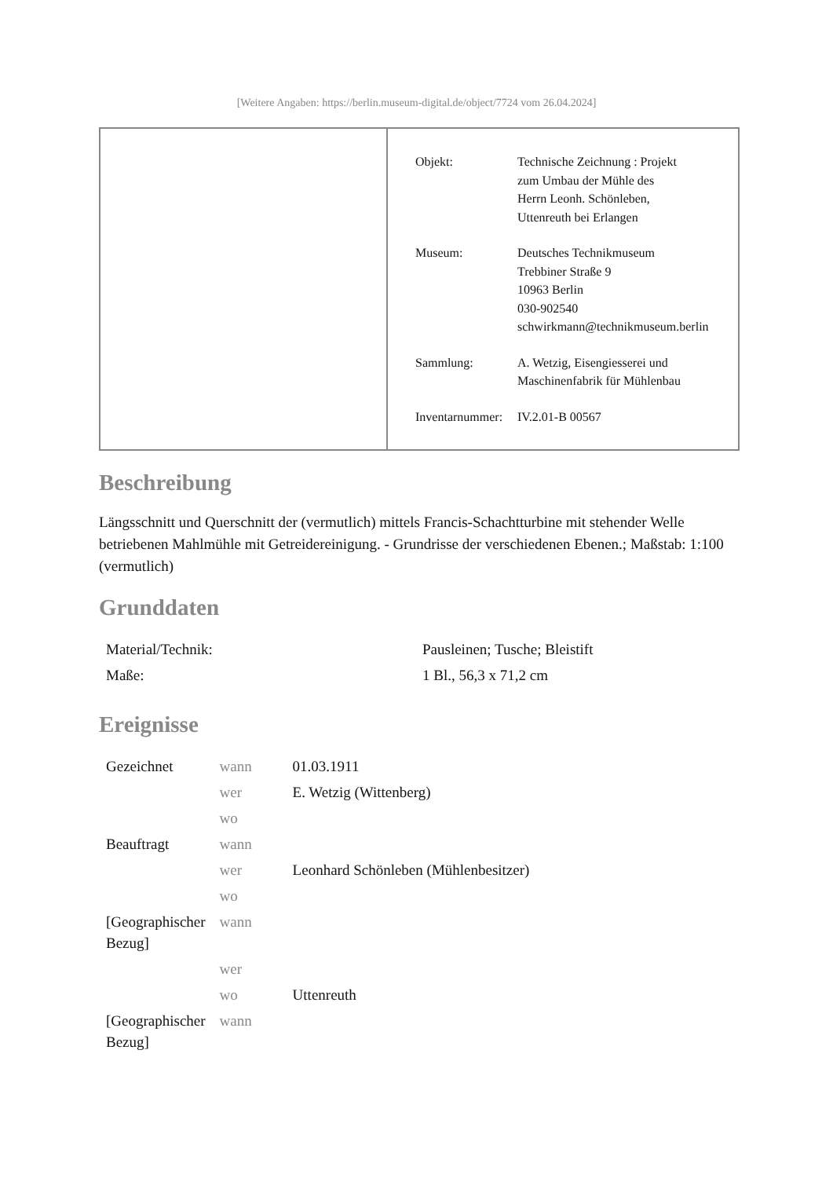[Weitere Angaben: https://berlin.museum-digital.de/object/7724 vom 26.04.2024]
| Objekt: | Technische Zeichnung : Projekt zum Umbau der Mühle des Herrn Leonh. Schönleben, Uttenreuth bei Erlangen |
| Museum: | Deutsches Technikmuseum Trebbiner Straße 9 10963 Berlin 030-902540 schwirkmann@technikmuseum.berlin |
| Sammlung: | A. Wetzig, Eisengiesserei und Maschinenfabrik für Mühlenbau |
| Inventarnummer: | IV.2.01-B 00567 |
Beschreibung
Längsschnitt und Querschnitt der (vermutlich) mittels Francis-Schachtturbine mit stehender Welle betriebenen Mahlmühle mit Getreidereinigung. - Grundrisse der verschiedenen Ebenen.; Maßstab: 1:100 (vermutlich)
Grunddaten
| Material/Technik: | Pausleinen; Tusche; Bleistift |
| Maße: | 1 Bl., 56,3 x 71,2 cm |
Ereignisse
| Gezeichnet | wann | 01.03.1911 |
| | wer | E. Wetzig (Wittenberg) |
| | wo | |
| Beauftragt | wann | |
| | wer | Leonhard Schönleben (Mühlenbesitzer) |
| | wo | |
| [Geographischer Bezug] | wann | |
| | wer | |
| | wo | Uttenreuth |
| [Geographischer Bezug] | wann | |